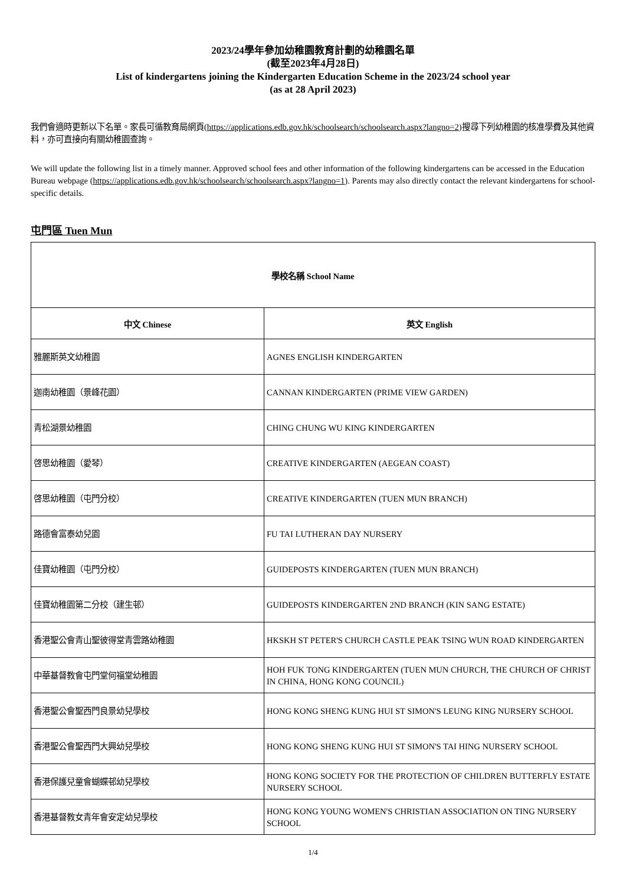2023/24學年參加幼稚園教育計劃的幼稚園名單
(截至2023年4月28日)
List of kindergartens joining the Kindergarten Education Scheme in the 2023/24 school year
(as at 28 April 2023)
我們會適時更新以下名單。家長可循教育局網頁(https://applications.edb.gov.hk/schoolsearch/schoolsearch.aspx?langno=2)搜尋下列幼稚園的核准學費及其他資料，亦可直接向有關幼稚園查詢。
We will update the following list in a timely manner. Approved school fees and other information of the following kindergartens can be accessed in the Education Bureau webpage (https://applications.edb.gov.hk/schoolsearch/schoolsearch.aspx?langno=1). Parents may also directly contact the relevant kindergartens for school-specific details.
屯門區 Tuen Mun
| 學校名稱 School Name | |
| --- | --- |
| 中文 Chinese | 英文 English |
| 雅麗斯英文幼稚園 | AGNES ENGLISH KINDERGARTEN |
| 迦南幼稚園（景峰花園） | CANNAN KINDERGARTEN (PRIME VIEW GARDEN) |
| 青松湖景幼稚園 | CHING CHUNG WU KING KINDERGARTEN |
| 啓思幼稚園（愛琴） | CREATIVE KINDERGARTEN (AEGEAN COAST) |
| 啓思幼稚園（屯門分校） | CREATIVE KINDERGARTEN (TUEN MUN BRANCH) |
| 路德會富泰幼兒園 | FU TAI LUTHERAN DAY NURSERY |
| 佳寶幼稚園（屯門分校） | GUIDEPOSTS KINDERGARTEN (TUEN MUN BRANCH) |
| 佳寶幼稚園第二分校（建生邨） | GUIDEPOSTS KINDERGARTEN 2ND BRANCH (KIN SANG ESTATE) |
| 香港聖公會青山聖彼得堂青雲路幼稚園 | HKSKH ST PETER'S CHURCH CASTLE PEAK TSING WUN ROAD KINDERGARTEN |
| 中華基督教會屯門堂何福堂幼稚園 | HOH FUK TONG KINDERGARTEN (TUEN MUN CHURCH, THE CHURCH OF CHRIST IN CHINA, HONG KONG COUNCIL) |
| 香港聖公會聖西門良景幼兒學校 | HONG KONG SHENG KUNG HUI ST SIMON'S LEUNG KING NURSERY SCHOOL |
| 香港聖公會聖西門大興幼兒學校 | HONG KONG SHENG KUNG HUI ST SIMON'S TAI HING NURSERY SCHOOL |
| 香港保護兒童會蝴蝶邨幼兒學校 | HONG KONG SOCIETY FOR THE PROTECTION OF CHILDREN BUTTERFLY ESTATE NURSERY SCHOOL |
| 香港基督教女青年會安定幼兒學校 | HONG KONG YOUNG WOMEN'S CHRISTIAN ASSOCIATION ON TING NURSERY SCHOOL |
1/4